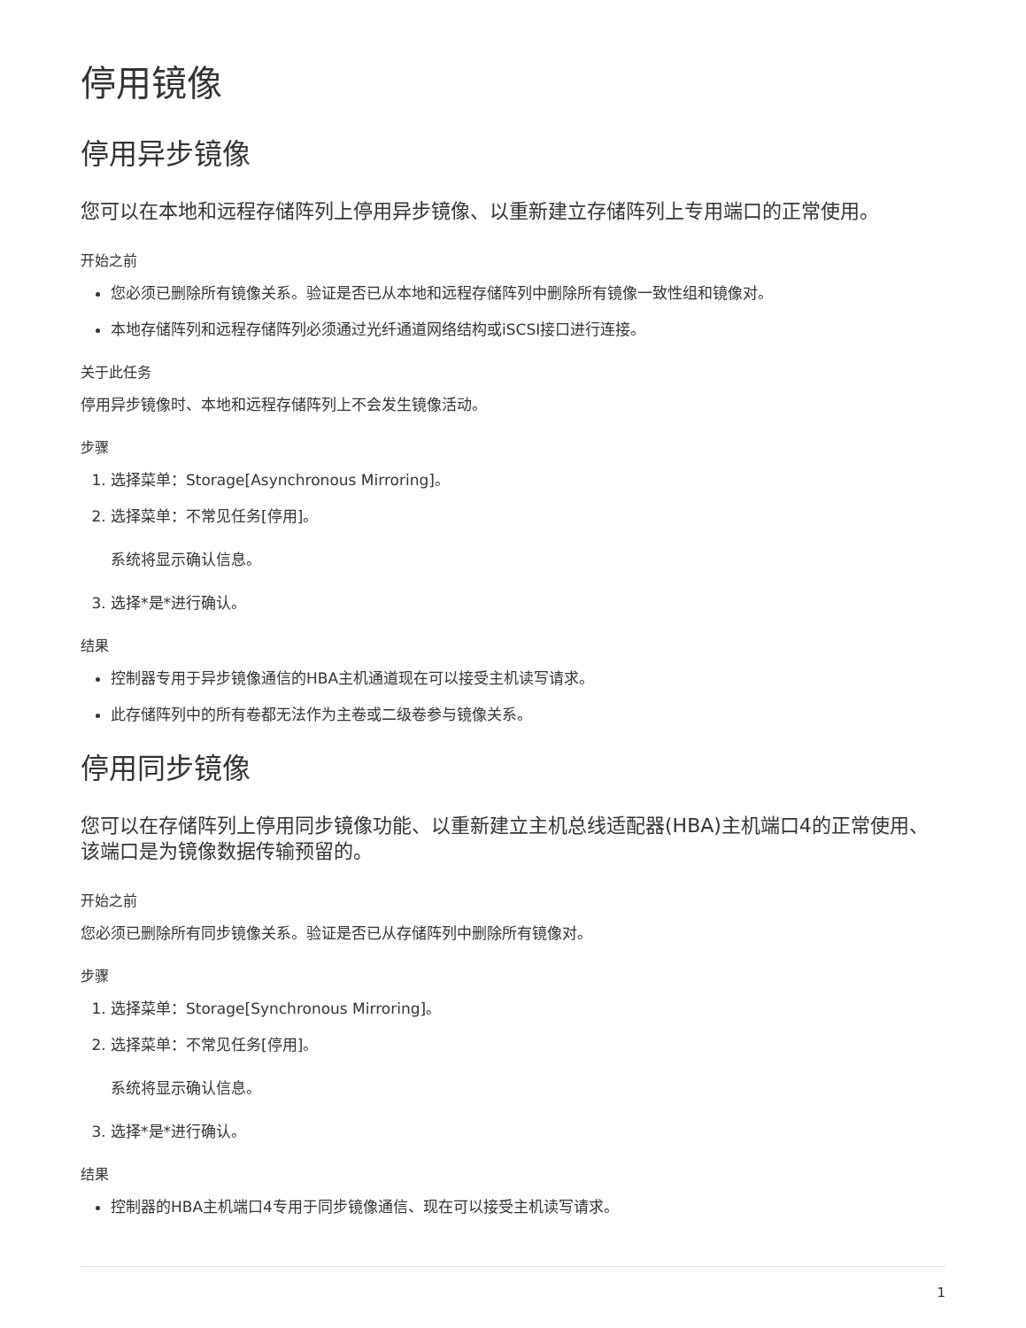停用镜像
停用异步镜像
您可以在本地和远程存储阵列上停用异步镜像、以重新建立存储阵列上专用端口的正常使用。
开始之前
您必须已删除所有镜像关系。验证是否已从本地和远程存储阵列中删除所有镜像一致性组和镜像对。
本地存储阵列和远程存储阵列必须通过光纤通道网络结构或iSCSI接口进行连接。
关于此任务
停用异步镜像时、本地和远程存储阵列上不会发生镜像活动。
步骤
1. 选择菜单：Storage[Asynchronous Mirroring]。
2. 选择菜单：不常见任务[停用]。
系统将显示确认信息。
3. 选择*是*进行确认。
结果
控制器专用于异步镜像通信的HBA主机通道现在可以接受主机读写请求。
此存储阵列中的所有卷都无法作为主卷或二级卷参与镜像关系。
停用同步镜像
您可以在存储阵列上停用同步镜像功能、以重新建立主机总线适配器(HBA)主机端口4的正常使用、该端口是为镜像数据传输预留的。
开始之前
您必须已删除所有同步镜像关系。验证是否已从存储阵列中删除所有镜像对。
步骤
1. 选择菜单：Storage[Synchronous Mirroring]。
2. 选择菜单：不常见任务[停用]。
系统将显示确认信息。
3. 选择*是*进行确认。
结果
控制器的HBA主机端口4专用于同步镜像通信、现在可以接受主机读写请求。
1